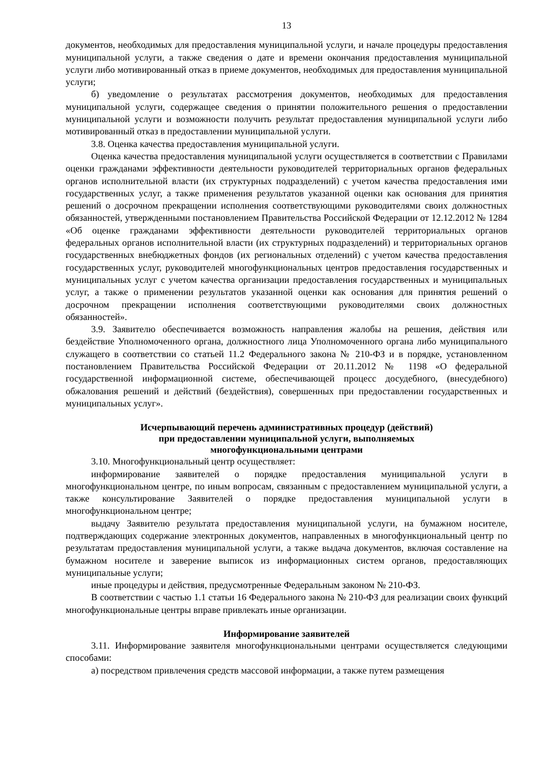13
документов, необходимых для предоставления муниципальной услуги, и начале процедуры предоставления муниципальной услуги, а также сведения о дате и времени окончания предоставления муниципальной услуги либо мотивированный отказ в приеме документов, необходимых для предоставления муниципальной услуги;
б) уведомление о результатах рассмотрения документов, необходимых для предоставления муниципальной услуги, содержащее сведения о принятии положительного решения о предоставлении муниципальной услуги и возможности получить результат предоставления муниципальной услуги либо мотивированный отказ в предоставлении муниципальной услуги.
3.8. Оценка качества предоставления муниципальной услуги.
Оценка качества предоставления муниципальной услуги осуществляется в соответствии с Правилами оценки гражданами эффективности деятельности руководителей территориальных органов федеральных органов исполнительной власти (их структурных подразделений) с учетом качества предоставления ими государственных услуг, а также применения результатов указанной оценки как основания для принятия решений о досрочном прекращении исполнения соответствующими руководителями своих должностных обязанностей, утвержденными постановлением Правительства Российской Федерации от 12.12.2012 № 1284 «Об оценке гражданами эффективности деятельности руководителей территориальных органов федеральных органов исполнительной власти (их структурных подразделений) и территориальных органов государственных внебюджетных фондов (их региональных отделений) с учетом качества предоставления государственных услуг, руководителей многофункциональных центров предоставления государственных и муниципальных услуг с учетом качества организации предоставления государственных и муниципальных услуг, а также о применении результатов указанной оценки как основания для принятия решений о досрочном прекращении исполнения соответствующими руководителями своих должностных обязанностей».
3.9. Заявителю обеспечивается возможность направления жалобы на решения, действия или бездействие Уполномоченного органа, должностного лица Уполномоченного органа либо муниципального служащего в соответствии со статьей 11.2 Федерального закона № 210-ФЗ и в порядке, установленном постановлением Правительства Российской Федерации от 20.11.2012 № 1198 «О федеральной государственной информационной системе, обеспечивающей процесс досудебного, (внесудебного) обжалования решений и действий (бездействия), совершенных при предоставлении государственных и муниципальных услуг».
Исчерпывающий перечень административных процедур (действий)
при предоставлении муниципальной услуги, выполняемых
многофункциональными центрами
3.10. Многофункциональный центр осуществляет:
информирование заявителей о порядке предоставления муниципальной услуги в многофункциональном центре, по иным вопросам, связанным с предоставлением муниципальной услуги, а также консультирование Заявителей о порядке предоставления муниципальной услуги в многофункциональном центре;
выдачу Заявителю результата предоставления муниципальной услуги, на бумажном носителе, подтверждающих содержание электронных документов, направленных в многофункциональный центр по результатам предоставления муниципальной услуги, а также выдача документов, включая составление на бумажном носителе и заверение выписок из информационных систем органов, предоставляющих муниципальные услуги;
иные процедуры и действия, предусмотренные Федеральным законом № 210-ФЗ.
В соответствии с частью 1.1 статьи 16 Федерального закона № 210-ФЗ для реализации своих функций многофункциональные центры вправе привлекать иные организации.
Информирование заявителей
3.11. Информирование заявителя многофункциональными центрами осуществляется следующими способами:
а) посредством привлечения средств массовой информации, а также путем размещения